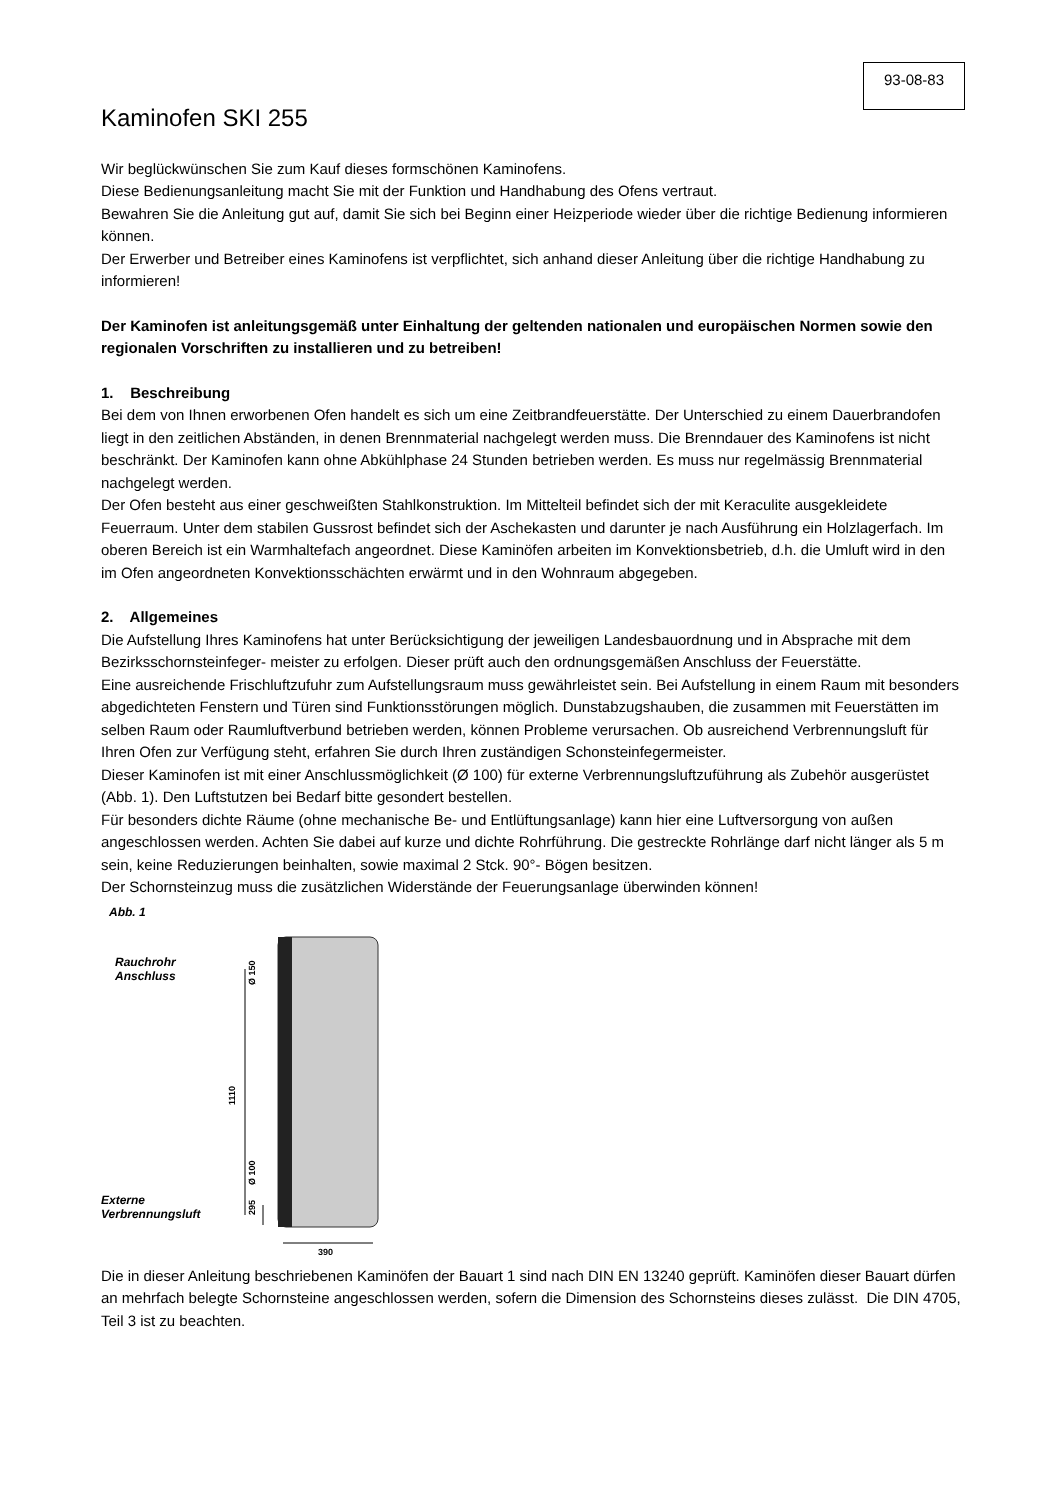93-08-83
Kaminofen SKI 255
Wir beglückwünschen Sie zum Kauf dieses formschönen Kaminofens.
Diese Bedienungsanleitung macht Sie mit der Funktion und Handhabung des Ofens vertraut.
Bewahren Sie die Anleitung gut auf, damit Sie sich bei Beginn einer Heizperiode wieder über die richtige Bedienung informieren können.
Der Erwerber und Betreiber eines Kaminofens ist verpflichtet, sich anhand dieser Anleitung über die richtige Handhabung zu informieren!
Der Kaminofen ist anleitungsgemäß unter Einhaltung der geltenden nationalen und europäischen Normen sowie den regionalen Vorschriften zu installieren und zu betreiben!
1. Beschreibung
Bei dem von Ihnen erworbenen Ofen handelt es sich um eine Zeitbrandfeuerstätte. Der Unterschied zu einem Dauerbrandofen liegt in den zeitlichen Abständen, in denen Brennmaterial nachgelegt werden muss. Die Brenndauer des Kaminofens ist nicht beschränkt. Der Kaminofen kann ohne Abkühlphase 24 Stunden betrieben werden. Es muss nur regelmässig Brennmaterial nachgelegt werden.
Der Ofen besteht aus einer geschweißten Stahlkonstruktion. Im Mittelteil befindet sich der mit Keraculite ausgekleidete Feuerraum. Unter dem stabilen Gussrost befindet sich der Aschekasten und darunter je nach Ausführung ein Holzlagerfach. Im oberen Bereich ist ein Warmhaltefach angeordnet. Diese Kaminöfen arbeiten im Konvektionsbetrieb, d.h. die Umluft wird in den im Ofen angeordneten Konvektionsschächten erwärmt und in den Wohnraum abgegeben.
2. Allgemeines
Die Aufstellung Ihres Kaminofens hat unter Berücksichtigung der jeweiligen Landesbauordnung und in Absprache mit dem Bezirksschornsteinfeger- meister zu erfolgen. Dieser prüft auch den ordnungsgemäßen Anschluss der Feuerstätte.
Eine ausreichende Frischluftzufuhr zum Aufstellungsraum muss gewährleistet sein. Bei Aufstellung in einem Raum mit besonders abgedichteten Fenstern und Türen sind Funktionsstörungen möglich. Dunstabzugshauben, die zusammen mit Feuerstätten im selben Raum oder Raumluftverbund betrieben werden, können Probleme verursachen. Ob ausreichend Verbrennungsluft für Ihren Ofen zur Verfügung steht, erfahren Sie durch Ihren zuständigen Schonsteinfegermeister.
Dieser Kaminofen ist mit einer Anschlussmöglichkeit (Ø 100) für externe Verbrennungsluftzuführung als Zubehör ausgerüstet (Abb. 1). Den Luftstutzen bei Bedarf bitte gesondert bestellen.
Für besonders dichte Räume (ohne mechanische Be- und Entlüftungsanlage) kann hier eine Luftversorgung von außen angeschlossen werden. Achten Sie dabei auf kurze und dichte Rohrführung. Die gestreckte Rohrlänge darf nicht länger als 5 m sein, keine Reduzierungen beinhalten, sowie maximal 2 Stck. 90°- Bögen besitzen.
Der Schornsteinzug muss die zusätzlichen Widerstände der Feuerungsanlage überwinden können!
Abb. 1
Rauchrohr
Anschluss
Externe
Verbrennungsluft
1110
Ø 150
Ø 100
295
390
Die in dieser Anleitung beschriebenen Kaminöfen der Bauart 1 sind nach DIN EN 13240 geprüft. Kaminöfen dieser Bauart dürfen an mehrfach belegte Schornsteine angeschlossen werden, sofern die Dimension des Schornsteins dieses zulässt. Die DIN 4705, Teil 3 ist zu beachten.